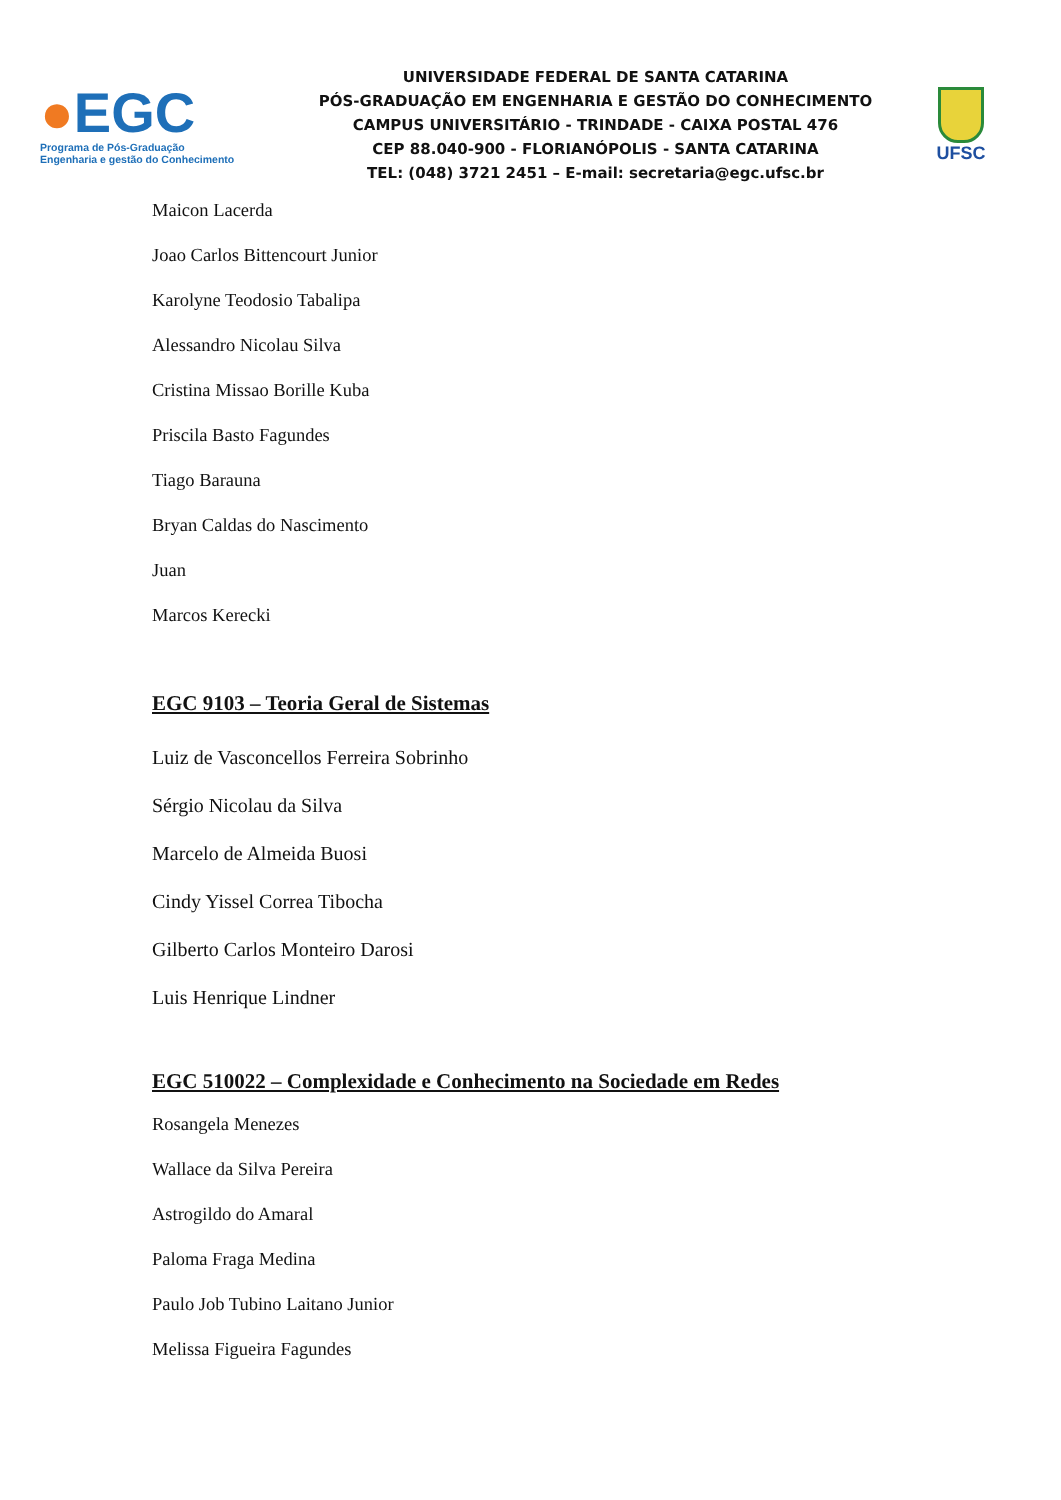●EGC
Programa de Pós-Graduação
Engenharia e gestão do Conhecimento
UNIVERSIDADE FEDERAL DE SANTA CATARINA
PÓS-GRADUAÇÃO EM ENGENHARIA E GESTÃO DO CONHECIMENTO
CAMPUS UNIVERSITÁRIO - TRINDADE - CAIXA POSTAL 476
CEP 88.040-900 - FLORIANÓPOLIS - SANTA CATARINA
TEL: (048) 3721 2451 – E-mail: secretaria@egc.ufsc.br
UFSC
Maicon Lacerda
Joao Carlos Bittencourt Junior
Karolyne Teodosio Tabalipa
Alessandro Nicolau Silva
Cristina Missao Borille Kuba
Priscila Basto Fagundes
Tiago Barauna
Bryan Caldas do Nascimento
Juan
Marcos Kerecki
EGC 9103 – Teoria Geral de Sistemas
Luiz de Vasconcellos Ferreira Sobrinho
Sérgio Nicolau da Silva
Marcelo de Almeida Buosi
Cindy Yissel Correa Tibocha
Gilberto Carlos Monteiro Darosi
Luis Henrique Lindner
EGC 510022 – Complexidade e Conhecimento na Sociedade em Redes
Rosangela Menezes
Wallace da Silva Pereira
Astrogildo do Amaral
Paloma Fraga Medina
Paulo Job Tubino Laitano Junior
Melissa Figueira Fagundes